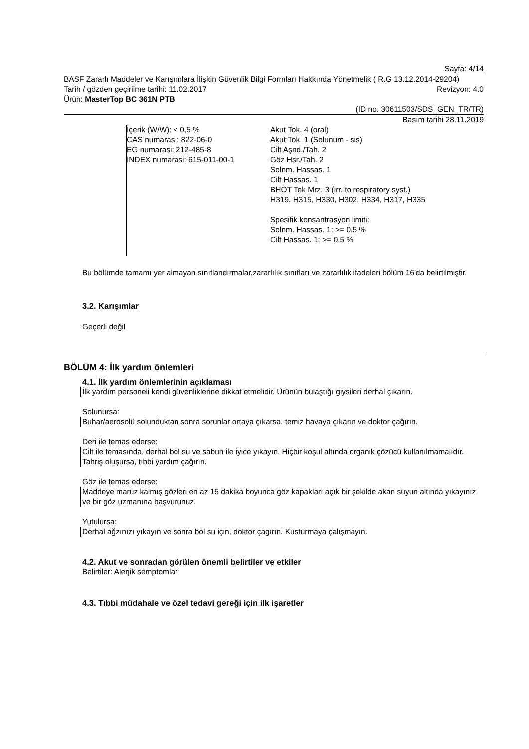Sayfa: 4/14
BASF Zararlı Maddeler ve Karışımlara İlişkin Güvenlik Bilgi Formları Hakkında Yönetmelik ( R.G 13.12.2014-29204)
Tarih / gözden geçirilme tarihi: 11.02.2017 Revizyon: 4.0
Ürün: MasterTop BC 361N PTB
(ID no. 30611503/SDS_GEN_TR/TR)
Basım tarihi 28.11.2019
İçerik (W/W): < 0,5 %
CAS numarası: 822-06-0
EG numarasi: 212-485-8
INDEX numarasi: 615-011-00-1
Akut Tok. 4 (oral)
Akut Tok. 1 (Solunum - sis)
Cilt Aşnd./Tah. 2
Göz Hsr./Tah. 2
Solnm. Hassas. 1
Cilt Hassas. 1
BHOT Tek Mrz. 3 (irr. to respiratory syst.)
H319, H315, H330, H302, H334, H317, H335
Spesifik konsantrasyon limiti:
Solnm. Hassas. 1: >= 0,5 %
Cilt Hassas. 1: >= 0,5 %
Bu bölümde tamamı yer almayan sınıflandırmalar,zararlılık sınıfları ve zararlılık ifadeleri bölüm 16'da belirtilmiştir.
3.2. Karışımlar
Geçerli değil
BÖLÜM 4: İlk yardım önlemleri
4.1. İlk yardım önlemlerinin açıklaması
İlk yardım personeli kendi güvenliklerine dikkat etmelidir. Ürünün bulaştığı giysileri derhal çıkarın.
Solunursa:
Buhar/aerosolü solunduktan sonra sorunlar ortaya çıkarsa, temiz havaya çıkarın ve doktor çağırın.
Deri ile temas ederse:
Cilt ile temasında, derhal bol su ve sabun ile iyice yıkayın. Hiçbir koşul altında organik çözücü kullanılmamalıdır. Tahriş oluşursa, tıbbi yardım çağırın.
Göz ile temas ederse:
Maddeye maruz kalmış gözleri en az 15 dakika boyunca göz kapakları açık bir şekilde akan suyun altında yıkayınız ve bir göz uzmanına başvurunuz.
Yutulursa:
Derhal ağzınızı yıkayın ve sonra bol su için, doktor çagırın. Kusturmaya çalışmayın.
4.2. Akut ve sonradan görülen önemli belirtiler ve etkiler
Belirtiler: Alerjik semptomlar
4.3. Tıbbi müdahale ve özel tedavi gereği için ilk işaretler